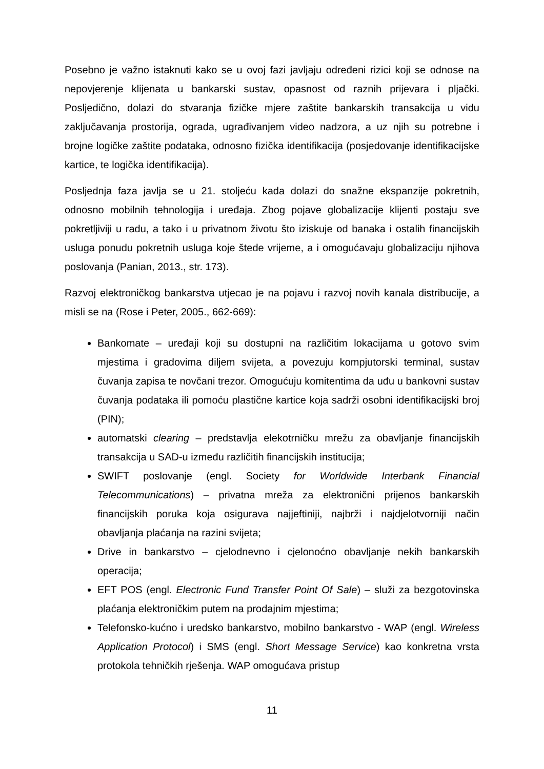Posebno je važno istaknuti kako se u ovoj fazi javljaju određeni rizici koji se odnose na nepovjerenje klijenata u bankarski sustav, opasnost od raznih prijevara i pljački. Posljedično, dolazi do stvaranja fizičke mjere zaštite bankarskih transakcija u vidu zaključavanja prostorija, ograda, ugrađivanjem video nadzora, a uz njih su potrebne i brojne logičke zaštite podataka, odnosno fizička identifikacija (posjedovanje identifikacijske kartice, te logička identifikacija).
Posljednja faza javlja se u 21. stoljeću kada dolazi do snažne ekspanzije pokretnih, odnosno mobilnih tehnologija i uređaja. Zbog pojave globalizacije klijenti postaju sve pokretljiviji u radu, a tako i u privatnom životu što iziskuje od banaka i ostalih financijskih usluga ponudu pokretnih usluga koje štede vrijeme, a i omogućavaju globalizaciju njihova poslovanja (Panian, 2013., str. 173).
Razvoj elektroničkog bankarstva utjecao je na pojavu i razvoj novih kanala distribucije, a misli se na (Rose i Peter, 2005., 662-669):
Bankomate – uređaji koji su dostupni na različitim lokacijama u gotovo svim mjestima i gradovima diljem svijeta, a povezuju kompjutorski terminal, sustav čuvanja zapisa te novčani trezor. Omogućuju komitentima da uđu u bankovni sustav čuvanja podataka ili pomoću plastične kartice koja sadrži osobni identifikacijski broj (PIN);
automatski clearing – predstavlja elekotrničku mrežu za obavljanje financijskih transakcija u SAD-u između različitih financijskih institucija;
SWIFT poslovanje (engl. Society for Worldwide Interbank Financial Telecommunications) – privatna mreža za elektronični prijenos bankarskih financijskih poruka koja osigurava najjeftiniji, najbrži i najdjelotvorniji način obavljanja plaćanja na razini svijeta;
Drive in bankarstvo – cjelodnevno i cjelonoćno obavljanje nekih bankarskih operacija;
EFT POS (engl. Electronic Fund Transfer Point Of Sale) – služi za bezgotovinska plaćanja elektroničkim putem na prodajnim mjestima;
Telefonsko-kućno i uredsko bankarstvo, mobilno bankarstvo - WAP (engl. Wireless Application Protocol) i SMS (engl. Short Message Service) kao konkretna vrsta protokola tehničkih rješenja. WAP omogućava pristup
11